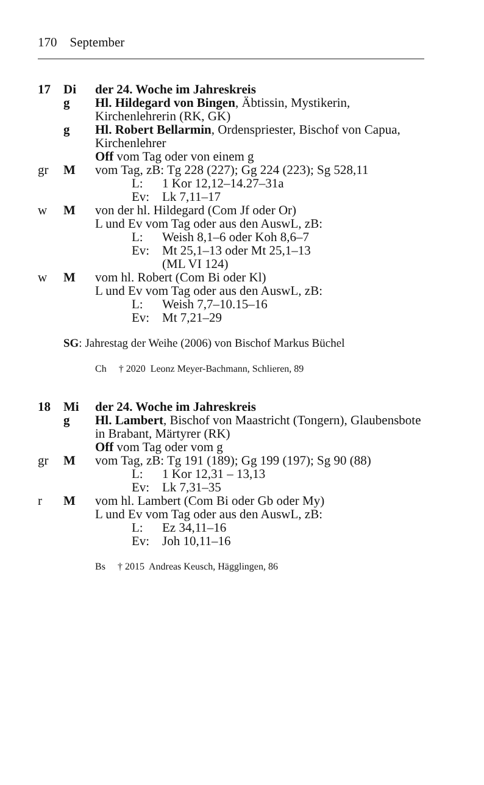170 September
17 Di der 24. Woche im Jahreskreis
g Hl. Hildegard von Bingen, Äbtissin, Mystikerin, Kirchenlehrerin (RK, GK)
g Hl. Robert Bellarmin, Ordenspriester, Bischof von Capua, Kirchenlehrer
Off vom Tag oder von einem g
gr M vom Tag, zB: Tg 228 (227); Gg 224 (223); Sg 528,11
L: 1 Kor 12,12–14.27–31a
Ev: Lk 7,11–17
w M von der hl. Hildegard (Com Jf oder Or)
L und Ev vom Tag oder aus den AuswL, zB:
L: Weish 8,1–6 oder Koh 8,6–7
Ev: Mt 25,1–13 oder Mt 25,1–13
(ML VI 124)
w M vom hl. Robert (Com Bi oder Kl)
L und Ev vom Tag oder aus den AuswL, zB:
L: Weish 7,7–10.15–16
Ev: Mt 7,21–29
SG: Jahrestag der Weihe (2006) von Bischof Markus Büchel
Ch † 2020 Leonz Meyer-Bachmann, Schlieren, 89
18 Mi der 24. Woche im Jahreskreis
g Hl. Lambert, Bischof von Maastricht (Tongern), Glaubensbote in Brabant, Märtyrer (RK)
Off vom Tag oder vom g
gr M vom Tag, zB: Tg 191 (189); Gg 199 (197); Sg 90 (88)
L: 1 Kor 12,31 – 13,13
Ev: Lk 7,31–35
r M vom hl. Lambert (Com Bi oder Gb oder My)
L und Ev vom Tag oder aus den AuswL, zB:
L: Ez 34,11–16
Ev: Joh 10,11–16
Bs † 2015 Andreas Keusch, Hägglingen, 86